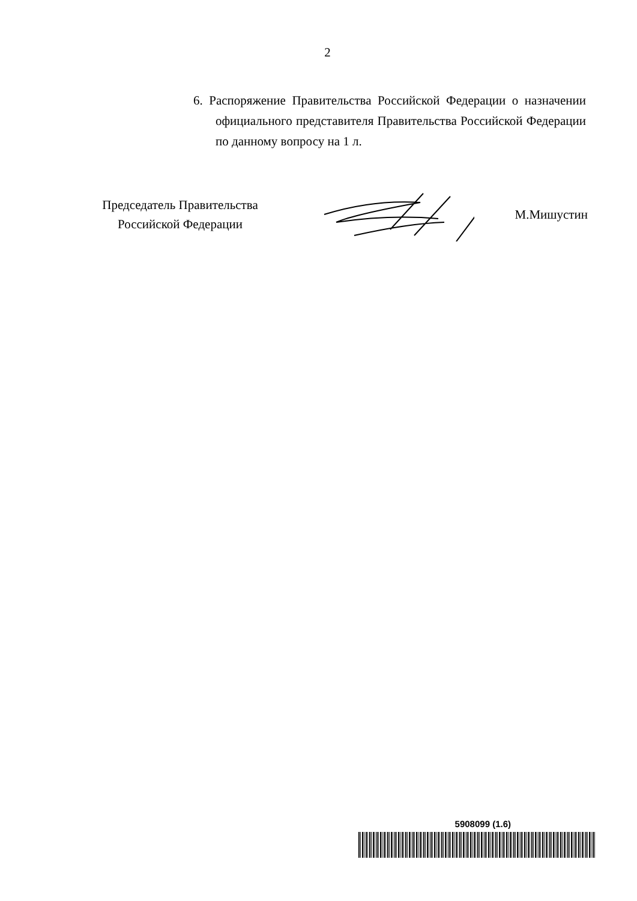2
6. Распоряжение Правительства Российской Федерации о назначении официального представителя Правительства Российской Федерации по данному вопросу на 1 л.
Председатель Правительства
Российской Федерации
М.Мишустин
5908099 (1.6)